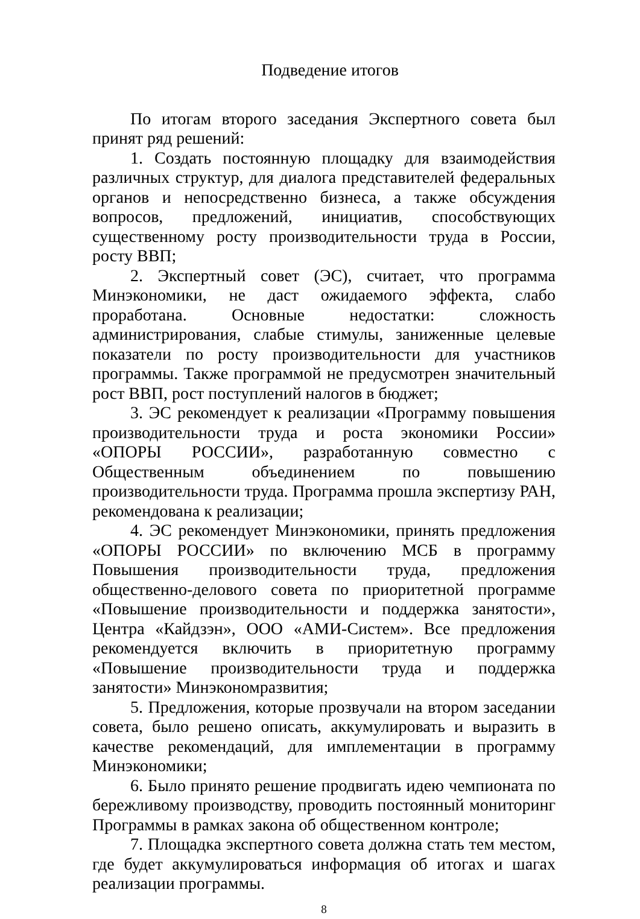Подведение итогов
По итогам второго заседания Экспертного совета был принят ряд решений:
1. Создать постоянную площадку для взаимодействия различных структур, для диалога представителей федеральных органов и непосредственно бизнеса, а также обсуждения вопросов, предложений, инициатив, способствующих существенному росту производительности труда в России, росту ВВП;
2. Экспертный совет (ЭС), считает, что программа Минэкономики, не даст ожидаемого эффекта, слабо проработана. Основные недостатки: сложность администрирования, слабые стимулы, заниженные целевые показатели по росту производительности для участников программы. Также программой не предусмотрен значительный рост ВВП, рост поступлений налогов в бюджет;
3. ЭС рекомендует к реализации «Программу повышения производительности труда и роста экономики России» «ОПОРЫ РОССИИ», разработанную совместно с Общественным объединением по повышению производительности труда. Программа прошла экспертизу РАН, рекомендована к реализации;
4. ЭС рекомендует Минэкономики, принять предложения «ОПОРЫ РОССИИ» по включению МСБ в программу Повышения производительности труда, предложения общественно-делового совета по приоритетной программе «Повышение производительности и поддержка занятости», Центра «Кайдзэн», ООО «АМИ-Систем». Все предложения рекомендуется включить в приоритетную программу «Повышение производительности труда и поддержка занятости» Минэкономразвития;
5. Предложения, которые прозвучали на втором заседании совета, было решено описать, аккумулировать и выразить в качестве рекомендаций, для имплементации в программу Минэкономики;
6. Было принято решение продвигать идею чемпионата по бережливому производству, проводить постоянный мониторинг Программы в рамках закона об общественном контроле;
7. Площадка экспертного совета должна стать тем местом, где будет аккумулироваться информация об итогах и шагах реализации программы.
8